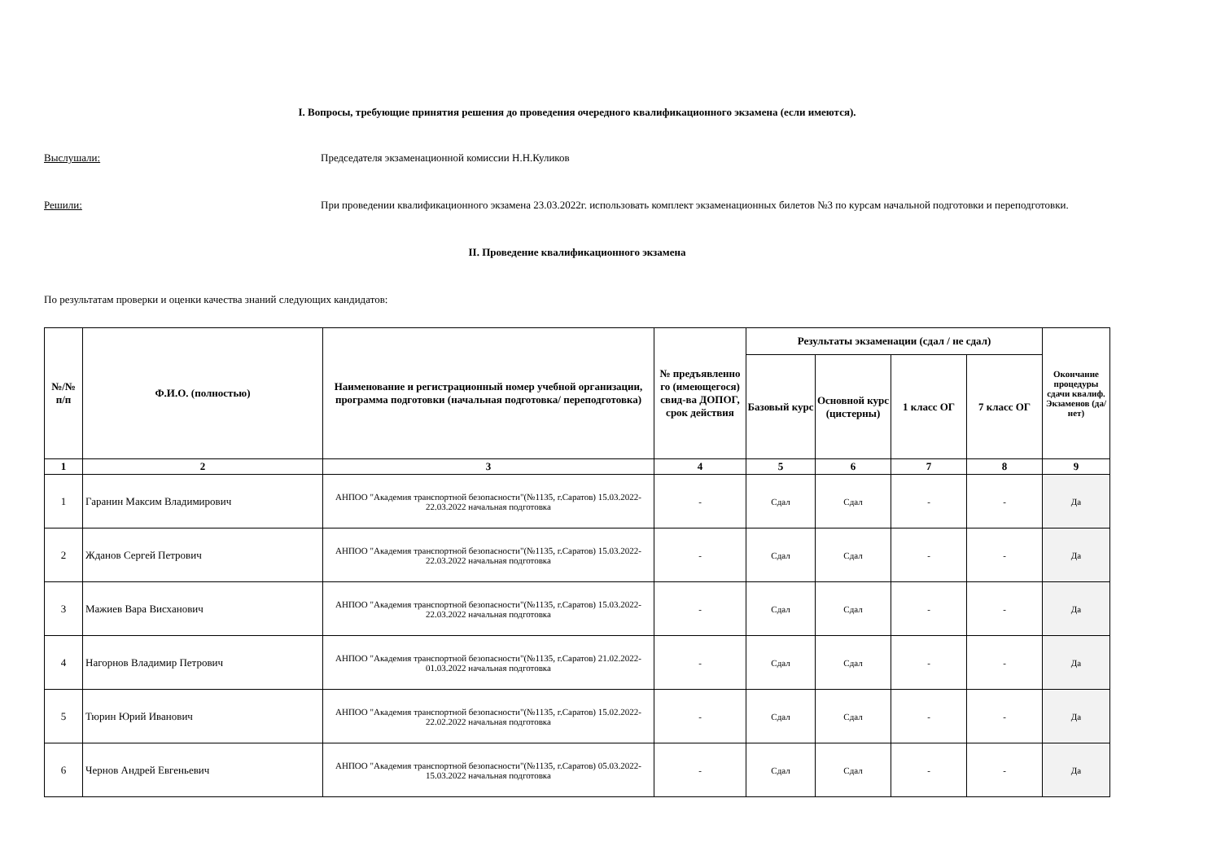I. Вопросы, требующие принятия решения до проведения очередного квалификационного экзамена (если имеются).
Выслушали:
Председателя экзаменационной комиссии Н.Н.Куликов
Решили:
При проведении квалификационного экзамена 23.03.2022г. использовать комплект экзаменационных билетов №3 по курсам начальной подготовки и переподготовки.
II. Проведение квалификационного экзамена
По результатам проверки и оценки качества знаний следующих кандидатов:
| №/№ п/п | Ф.И.О. (полностью) | Наименование и регистрационный номер учебной организации, программа подготовки (начальная подготовка/ переподготовка) | № предъявленно го (имеющегося) свид-ва ДОПОГ, срок действия | Результаты экзаменации (сдал / не сдал) | | | | Окончание процедуры сдачи квалиф. Экзаменов (да/нет) |
| --- | --- | --- | --- | --- | --- | --- | --- | --- |
| | | | | Базовый курс | Основной курс (цистерны) | 1 класс ОГ | 7 класс ОГ | |
| 1 | 2 | 3 | 4 | 5 | 6 | 7 | 8 | 9 |
| 1 | Гаранин Максим Владимирович | АНПОО "Академия транспортной безопасности"(№1135, г.Саратов) 15.03.2022-22.03.2022 начальная подготовка | - | Сдал | Сдал | - | - | Да |
| 2 | Жданов Сергей Петрович | АНПОО "Академия транспортной безопасности"(№1135, г.Саратов) 15.03.2022-22.03.2022 начальная подготовка | - | Сдал | Сдал | - | - | Да |
| 3 | Мажиев Вара Висханович | АНПОО "Академия транспортной безопасности"(№1135, г.Саратов) 15.03.2022-22.03.2022 начальная подготовка | - | Сдал | Сдал | - | - | Да |
| 4 | Нагорнов Владимир Петрович | АНПОО "Академия транспортной безопасности"(№1135, г.Саратов) 21.02.2022-01.03.2022 начальная подготовка | - | Сдал | Сдал | - | - | Да |
| 5 | Тюрин Юрий Иванович | АНПОО "Академия транспортной безопасности"(№1135, г.Саратов) 15.02.2022-22.02.2022 начальная подготовка | - | Сдал | Сдал | - | - | Да |
| 6 | Чернов Андрей Евгеньевич | АНПОО "Академия транспортной безопасности"(№1135, г.Саратов) 05.03.2022-15.03.2022 начальная подготовка | - | Сдал | Сдал | - | - | Да |